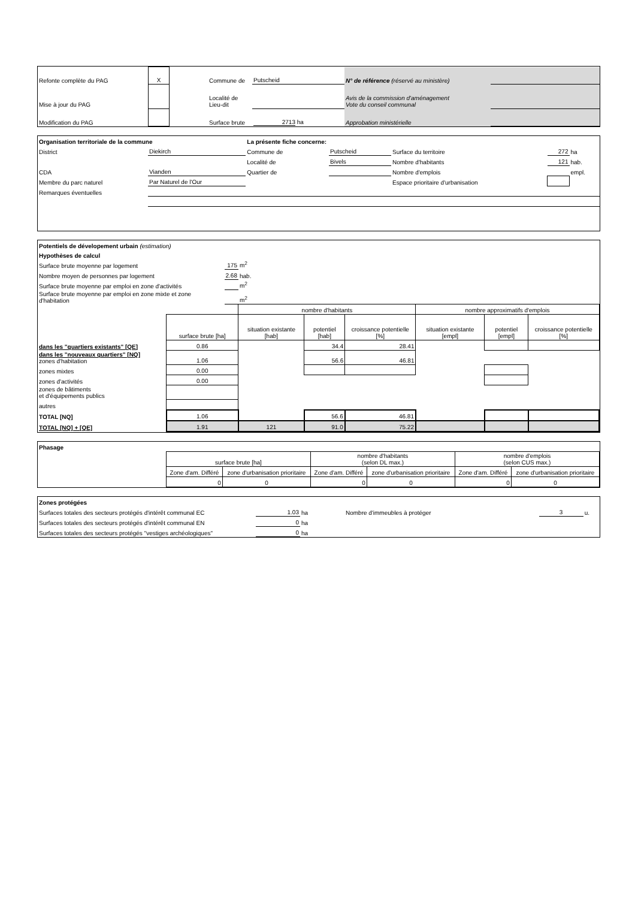| Refonte complète du PAG | X | | Commune de | Putscheid | N° de référence (réservé au ministère) | |
| Mise à jour du PAG | | | Localité de Lieu-dit | | Avis de la commission d'aménagement Vote du conseil communal | |
| Modification du PAG | | | Surface brute | 2713 ha | Approbation ministérielle | |
| Organisation territoriale de la commune | | La présente fiche concerne: | | | | |
| District | Diekirch | Commune de | Putscheid | Surface du territoire | 272 | ha |
| | | Localité de | Bivels | Nombre d'habitants | 121 | hab. |
| CDA | Vianden | Quartier de | | Nombre d'emplois | | empl. |
| Membre du parc naturel | Par Naturel de l'Our | | | Espace prioritaire d'urbanisation | | |
| Remarques éventuelles | | | | | | |
| Potentiels de dévelopement urbain (estimation) | | | | | | | | |
| Hypothèses de calcul | | | | | | | | |
| Surface brute moyenne par logement | | 175 | m<sup>2</sup> | | | | | |
| Nombre moyen de personnes par logement | | 2.68 | hab. | | | | | |
| Surface brute moyenne par emploi en zone d'activités | | | m<sup>2</sup> | | | | | |
| Surface brute moyenne par emploi en zone mixte et zone d'habitation | | | m<sup>2</sup> | | | | | |
| | | | nombre d'habitants | | | nombre approximatifs d'emplois | | |
| | surface brute [ha] | | situation existante [hab] | potentiel [hab] | croissance potentielle [%] | situation existante [empl] | potentiel [empl] | croissance potentielle [%] |
| dans les "quartiers existants" [QE] | 0.86 | | | 34.4 | 28.41 | | | |
| dans les "nouveaux quartiers" [NQ] zones d'habitation | 1.06 | | | 56.6 | 46.81 | | | |
| zones mixtes | 0.00 | | | | | | | |
| zones d'activités | 0.00 | | | | | | | |
| zones de bâtiments et d'équipements publics | | | | | | | | |
| autres | | | | | | | | |
| TOTAL [NQ] | 1.06 | | | 56.6 | 46.81 | | | |
| TOTAL [NQ] + [QE] | 1.91 | | 121 | 91.0 | 75.22 | | | |
| Phasage | | | | | | |
| | surface brute [ha] | | nombre d'habitants (selon DL max.) | | nombre d'emplois (selon CUS max.) | |
| | Zone d'am. Différé | zone d'urbanisation prioritaire | Zone d'am. Différé | zone d'urbanisation prioritaire | Zone d'am. Différé | zone d'urbanisation prioritaire |
| | 0 | 0 | 0 | 0 | 0 | 0 |
| Zones protégées | | | | | |
| Surfaces totales des secteurs protégés d'intérêt communal EC | 1.03 | ha | Nombre d'immeubles à protéger | 3 | u. |
| Surfaces totales des secteurs protégés d'intérêt communal EN | 0 | ha | | | |
| Surfaces totales des secteurs protégés "vestiges archéologiques" | 0 | ha | | | |